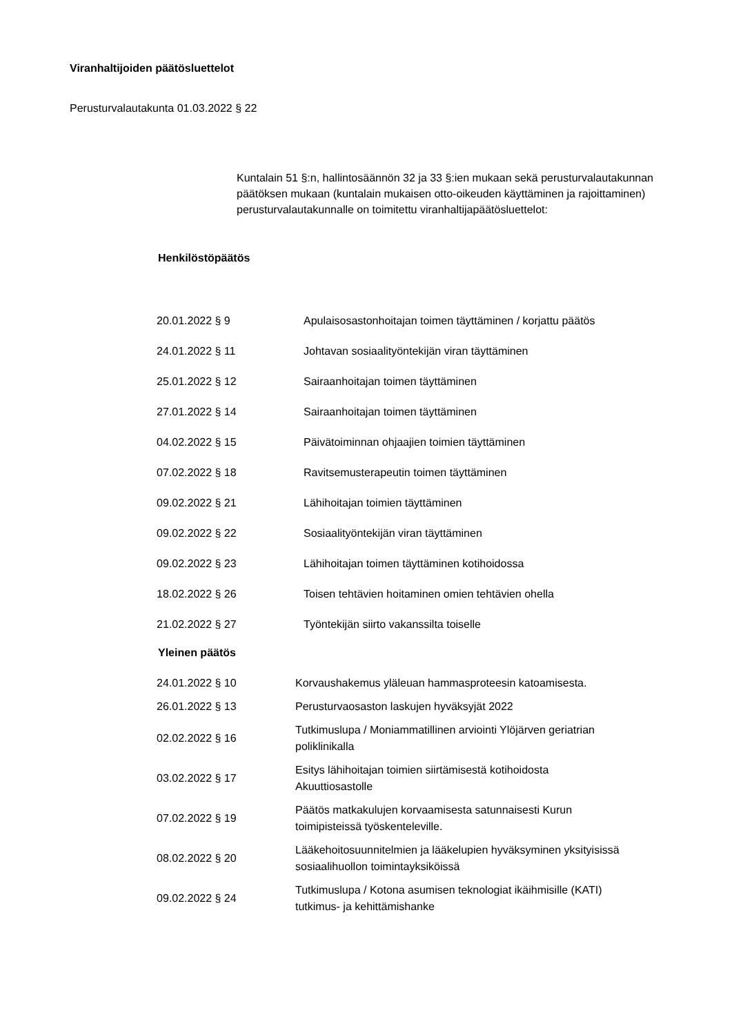Viranhaltijoiden päätösluettelot
Perusturvalautakunta 01.03.2022 § 22
Kuntalain 51 §:n, hallintosäännön 32 ja 33 §:ien mukaan sekä perusturvalautakunnan päätöksen mukaan (kuntalain mukaisen otto-oikeuden käyttäminen ja rajoittaminen) perusturvalautakunnalle on toimitettu viranhaltijapäätösluettelot:
Henkilöstöpäätös
| 20.01.2022 § 9 | Apulaisosastonhoitajan toimen täyttäminen / korjattu päätös |
| 24.01.2022 § 11 | Johtavan sosiaalityöntekijän viran täyttäminen |
| 25.01.2022 § 12 | Sairaanhoitajan toimen täyttäminen |
| 27.01.2022 § 14 | Sairaanhoitajan toimen täyttäminen |
| 04.02.2022 § 15 | Päivätoiminnan ohjaajien toimien täyttäminen |
| 07.02.2022 § 18 | Ravitsemusterapeutin toimen täyttäminen |
| 09.02.2022 § 21 | Lähihoitajan toimien täyttäminen |
| 09.02.2022 § 22 | Sosiaalityöntekijän viran täyttäminen |
| 09.02.2022 § 23 | Lähihoitajan toimen täyttäminen kotihoidossa |
| 18.02.2022 § 26 | Toisen tehtävien hoitaminen omien tehtävien ohella |
| 21.02.2022 § 27 | Työntekijän siirto vakanssilta toiselle |
Yleinen päätös
| 24.01.2022 § 10 | Korvaushakemus yläleuan hammasproteesin katoamisesta. |
| 26.01.2022 § 13 | Perusturvaosaston laskujen hyväksyjät 2022 |
| 02.02.2022 § 16 | Tutkimuslupa / Moniammatillinen arviointi Ylöjärven geriatrian poliklinikalla |
| 03.02.2022 § 17 | Esitys lähihoitajan toimien siirtämisestä kotihoidosta Akuuttiosastolle |
| 07.02.2022 § 19 | Päätös matkakulujen korvaamisesta satunnaisesti Kurun toimipisteissä työskenteleville. |
| 08.02.2022 § 20 | Lääkehoitosuunnitelmien ja lääkelupien hyväksyminen yksityisissä sosiaalihuollon toimintayksiköissä |
| 09.02.2022 § 24 | Tutkimuslupa / Kotona asumisen teknologiat ikäihmisille (KATI) tutkimus- ja kehittämishanke |